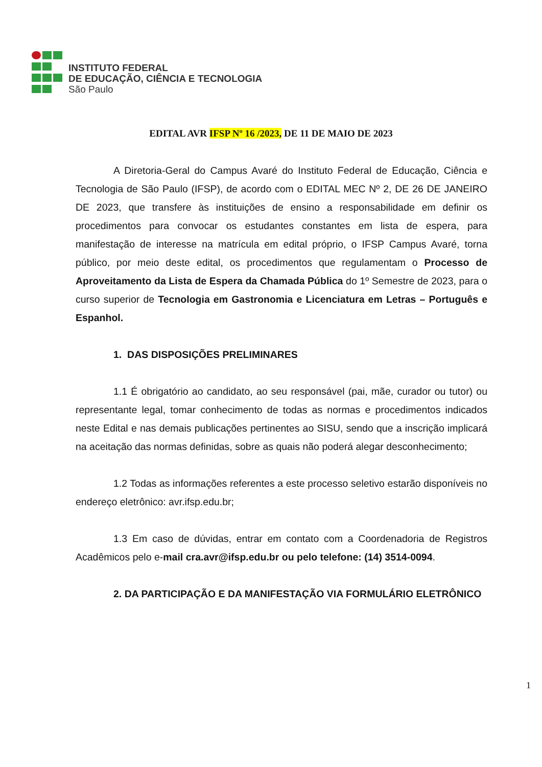INSTITUTO FEDERAL
DE EDUCAÇÃO, CIÊNCIA E TECNOLOGIA
São Paulo
EDITAL AVR IFSP Nº 16 /2023, DE 11 DE MAIO DE 2023
A Diretoria-Geral do Campus Avaré do Instituto Federal de Educação, Ciência e Tecnologia de São Paulo (IFSP), de acordo com o EDITAL MEC Nº 2, DE 26 DE JANEIRO DE 2023, que transfere às instituições de ensino a responsabilidade em definir os procedimentos para convocar os estudantes constantes em lista de espera, para manifestação de interesse na matrícula em edital próprio, o IFSP Campus Avaré, torna público, por meio deste edital, os procedimentos que regulamentam o Processo de Aproveitamento da Lista de Espera da Chamada Pública do 1º Semestre de 2023, para o curso superior de Tecnologia em Gastronomia e Licenciatura em Letras – Português e Espanhol.
1. DAS DISPOSIÇÕES PRELIMINARES
1.1 É obrigatório ao candidato, ao seu responsável (pai, mãe, curador ou tutor) ou representante legal, tomar conhecimento de todas as normas e procedimentos indicados neste Edital e nas demais publicações pertinentes ao SISU, sendo que a inscrição implicará na aceitação das normas definidas, sobre as quais não poderá alegar desconhecimento;
1.2 Todas as informações referentes a este processo seletivo estarão disponíveis no endereço eletrônico: avr.ifsp.edu.br;
1.3 Em caso de dúvidas, entrar em contato com a Coordenadoria de Registros Acadêmicos pelo e-mail cra.avr@ifsp.edu.br ou pelo telefone: (14) 3514-0094.
2. DA PARTICIPAÇÃO E DA MANIFESTAÇÃO VIA FORMULÁRIO ELETRÔNICO
1